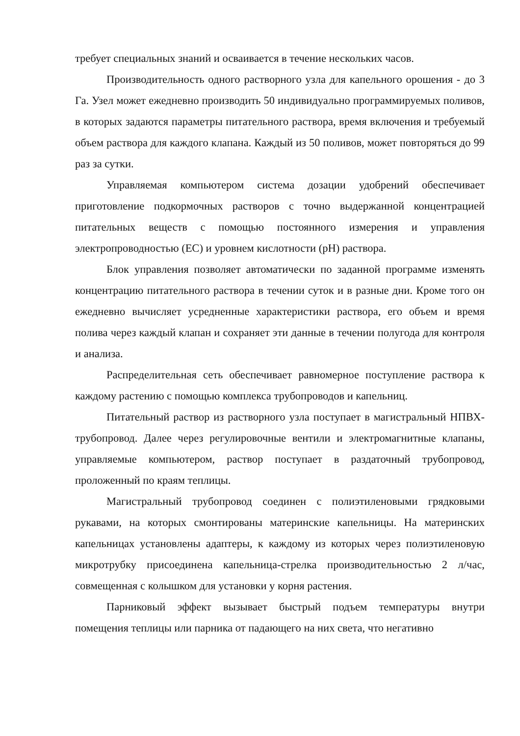требует специальных знаний и осваивается в течение нескольких часов.
Производительность одного растворного узла для капельного орошения - до 3 Га. Узел может ежедневно производить 50 индивидуально программируемых поливов, в которых задаются параметры питательного раствора, время включения и требуемый объем раствора для каждого клапана. Каждый из 50 поливов, может повторяться до 99 раз за сутки.
Управляемая компьютером система дозации удобрений обеспечивает приготовление подкормочных растворов с точно выдержанной концентрацией питательных веществ с помощью постоянного измерения и управления электропроводностью (ЕС) и уровнем кислотности (рН) раствора.
Блок управления позволяет автоматически по заданной программе изменять концентрацию питательного раствора в течении суток и в разные дни. Кроме того он ежедневно вычисляет усредненные характеристики раствора, его объем и время полива через каждый клапан и сохраняет эти данные в течении полугода для контроля и анализа.
Распределительная сеть обеспечивает равномерное поступление раствора к каждому растению с помощью комплекса трубопроводов и капельниц.
Питательный раствор из растворного узла поступает в магистральный НПВХ-трубопровод. Далее через регулировочные вентили и электромагнитные клапаны, управляемые компьютером, раствор поступает в раздаточный трубопровод, проложенный по краям теплицы.
Магистральный трубопровод соединен с полиэтиленовыми грядковыми рукавами, на которых смонтированы материнские капельницы. На материнских капельницах установлены адаптеры, к каждому из которых через полиэтиленовую микротрубку присоединена капельница-стрелка производительностью 2 л/час, совмещенная с колышком для установки у корня растения.
Парниковый эффект вызывает быстрый подъем температуры внутри помещения теплицы или парника от падающего на них света, что негативно